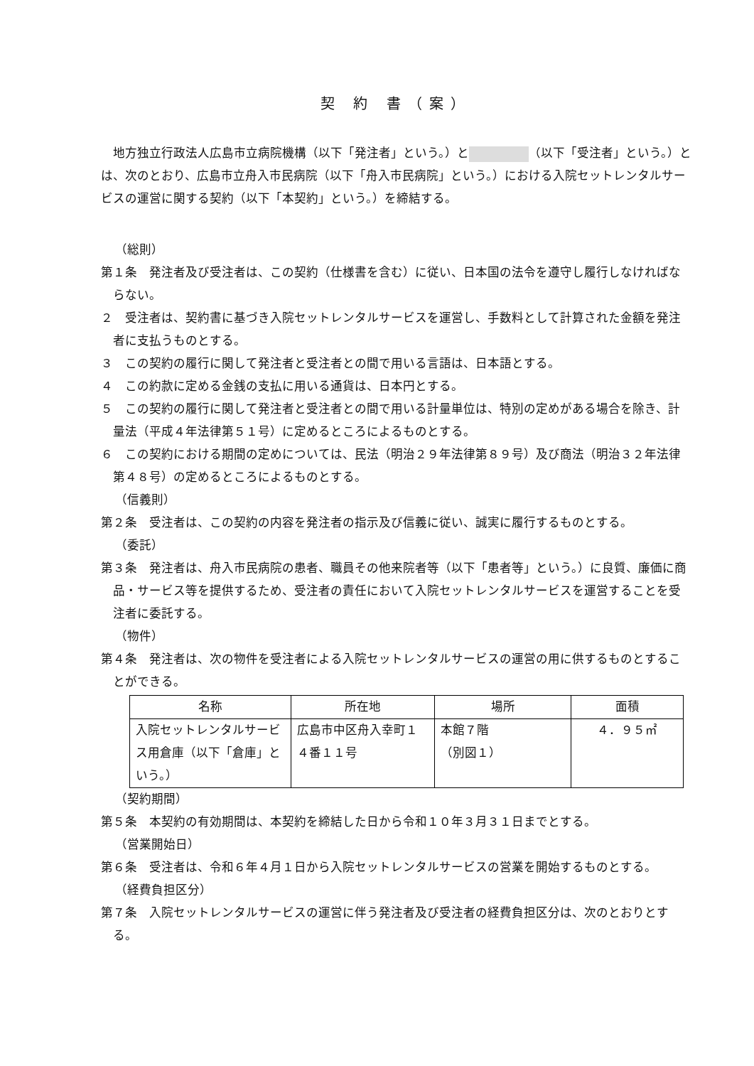契 約 書（案）
地方独立行政法人広島市立病院機構（以下「発注者」という。）と （以下「受注者」という。）とは、次のとおり、広島市立舟入市民病院（以下「舟入市民病院」という。）における入院セットレンタルサービスの運営に関する契約（以下「本契約」という。）を締結する。
（総則）
第１条　発注者及び受注者は、この契約（仕様書を含む）に従い、日本国の法令を遵守し履行しなければならない。
２　受注者は、契約書に基づき入院セットレンタルサービスを運営し、手数料として計算された金額を発注者に支払うものとする。
３　この契約の履行に関して発注者と受注者との間で用いる言語は、日本語とする。
４　この約款に定める金銭の支払に用いる通貨は、日本円とする。
５　この契約の履行に関して発注者と受注者との間で用いる計量単位は、特別の定めがある場合を除き、計量法（平成４年法律第５１号）に定めるところによるものとする。
６　この契約における期間の定めについては、民法（明治２９年法律第８９号）及び商法（明治３２年法律第４８号）の定めるところによるものとする。
（信義則）
第２条　受注者は、この契約の内容を発注者の指示及び信義に従い、誠実に履行するものとする。
（委託）
第３条　発注者は、舟入市民病院の患者、職員その他来院者等（以下「患者等」という。）に良質、廉価に商品・サービス等を提供するため、受注者の責任において入院セットレンタルサービスを運営することを受注者に委託する。
（物件）
第４条　発注者は、次の物件を受注者による入院セットレンタルサービスの運営の用に供するものとすることができる。
| 名称 | 所在地 | 場所 | 面積 |
| --- | --- | --- | --- |
| 入院セットレンタルサービス用倉庫（以下「倉庫」という。） | 広島市中区舟入幸町１４番１１号 | 本館７階 （別図１） | ４．９５㎡ |
（契約期間）
第５条　本契約の有効期間は、本契約を締結した日から令和１０年３月３１日までとする。
（営業開始日）
第６条　受注者は、令和６年４月１日から入院セットレンタルサービスの営業を開始するものとする。
（経費負担区分）
第７条　入院セットレンタルサービスの運営に伴う発注者及び受注者の経費負担区分は、次のとおりとする。